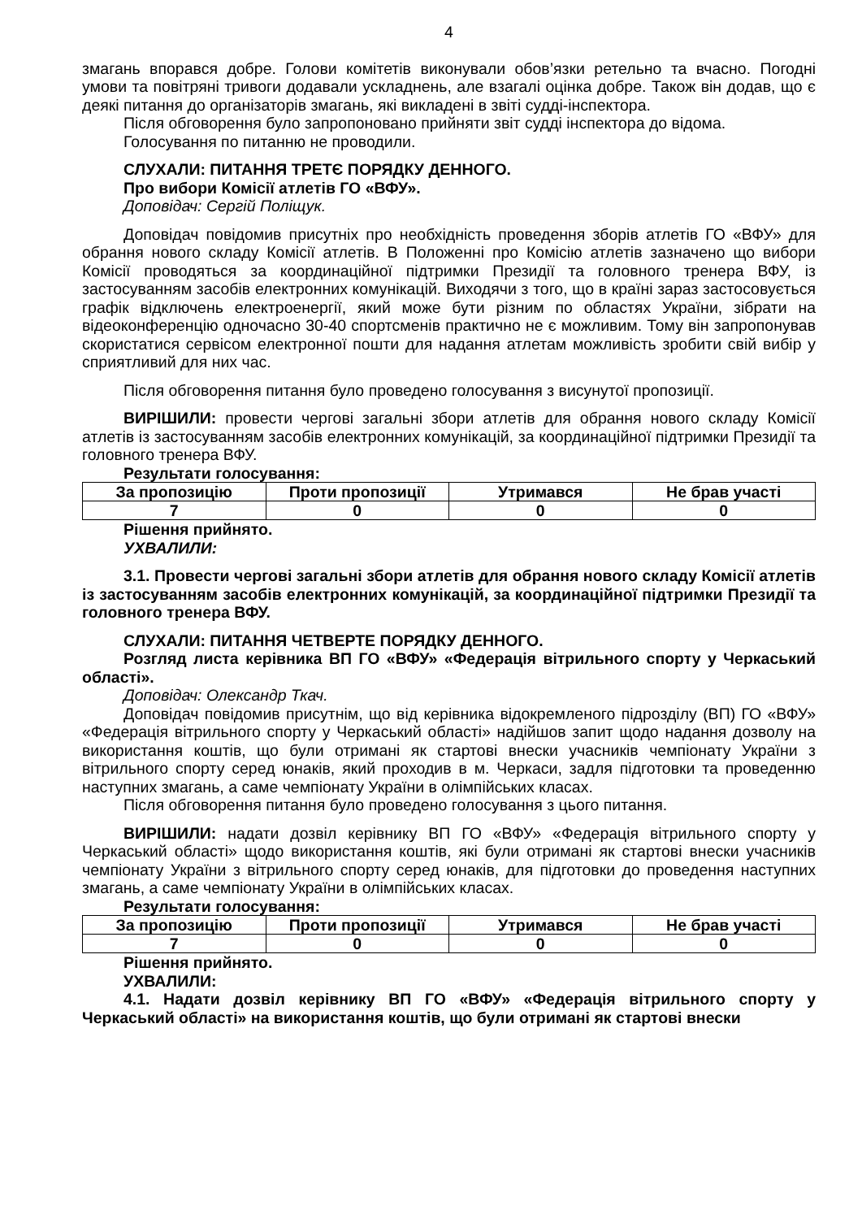4
змагань впорався добре. Голови комітетів виконували обов’язки ретельно та вчасно. Погодні умови та повітряні тривоги додавали ускладнень, але взагалі оцінка добре. Також він додав, що є деякі питання до організаторів змагань, які викладені в звіті судді-інспектора.
Після обговорення було запропоновано прийняти звіт судді інспектора до відома.
Голосування по питанню не проводили.
СЛУХАЛИ: ПИТАННЯ ТРЕТЄ ПОРЯДКУ ДЕННОГО.
Про вибори Комісії атлетів ГО «ВФУ».
Доповідач: Сергій Поліщук.
Доповідач повідомив присутніх про необхідність проведення зборів атлетів ГО «ВФУ» для обрання нового складу Комісії атлетів. В Положенні про Комісію атлетів зазначено що вибори Комісії проводяться за координаційної підтримки Президії та головного тренера ВФУ, із застосуванням засобів електронних комунікацій. Виходячи з того, що в країні зараз застосовується графік відключень електроенергії, який може бути різним по областях України, зібрати на відеоконференцію одночасно 30-40 спортсменів практично не є можливим. Тому він запропонував скористатися сервісом електронної пошти для надання атлетам можливість зробити свій вибір у сприятливий для них час.
Після обговорення питання було проведено голосування з висунутої пропозиції.
ВИРІШИЛИ: провести чергові загальні збори атлетів для обрання нового складу Комісії атлетів із застосуванням засобів електронних комунікацій, за координаційної підтримки Президії та головного тренера ВФУ.
Результати голосування:
| За пропозицію | Проти пропозиції | Утримався | Не брав участі |
| --- | --- | --- | --- |
| 7 | 0 | 0 | 0 |
Рішення прийнято.
УХВАЛИЛИ:
3.1. Провести чергові загальні збори атлетів для обрання нового складу Комісії атлетів із застосуванням засобів електронних комунікацій, за координаційної підтримки Президії та головного тренера ВФУ.
СЛУХАЛИ: ПИТАННЯ ЧЕТВЕРТЕ ПОРЯДКУ ДЕННОГО.
Розгляд листа керівника ВП ГО «ВФУ» «Федерація вітрильного спорту у Черкаський області».
Доповідач: Олександр Ткач.
Доповідач повідомив присутнім, що від керівника відокремленого підрозділу (ВП) ГО «ВФУ» «Федерація вітрильного спорту у Черкаський області» надійшов запит щодо надання дозволу на використання коштів, що були отримані як стартові внески учасників чемпіонату України з вітрильного спорту серед юнаків, який проходив в м. Черкаси, задля підготовки та проведенню наступних змагань, а саме чемпіонату України в олімпійських класах.
Після обговорення питання було проведено голосування з цього питання.
ВИРІШИЛИ: надати дозвіл керівнику ВП ГО «ВФУ» «Федерація вітрильного спорту у Черкаський області» щодо використання коштів, які були отримані як стартові внески учасників чемпіонату України з вітрильного спорту серед юнаків, для підготовки до проведення наступних змагань, а саме чемпіонату України в олімпійських класах.
Результати голосування:
| За пропозицію | Проти пропозиції | Утримався | Не брав участі |
| --- | --- | --- | --- |
| 7 | 0 | 0 | 0 |
Рішення прийнято.
УХВАЛИЛИ:
4.1. Надати дозвіл керівнику ВП ГО «ВФУ» «Федерація вітрильного спорту у Черкаський області» на використання коштів, що були отримані як стартові внески